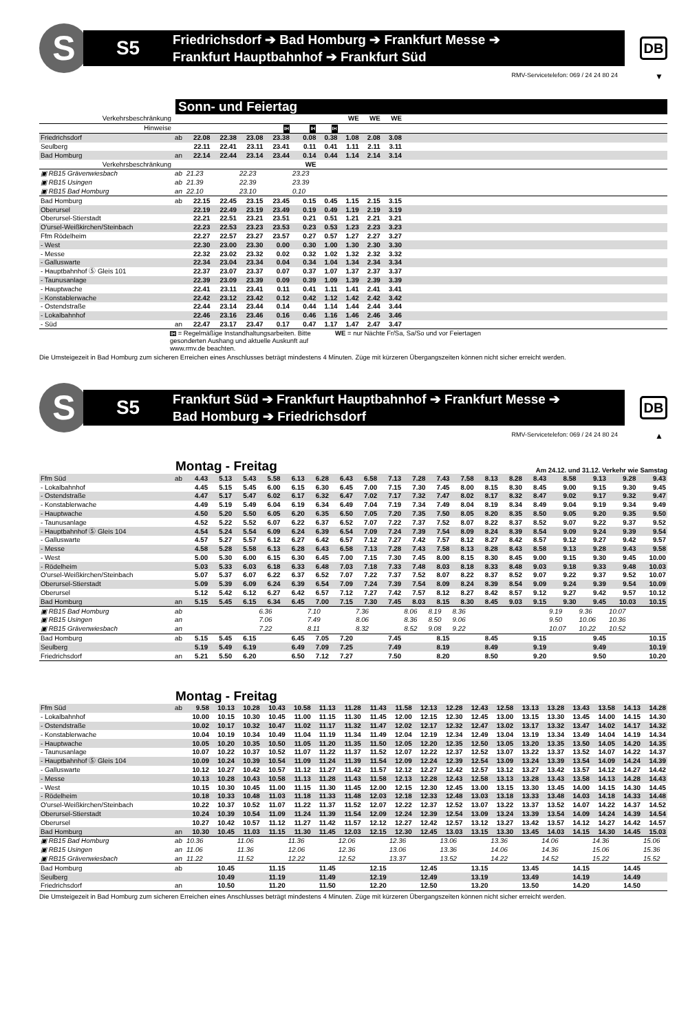S
S5
Friedrichsdorf ➔ Bad Homburg ➔ Frankfurt Messe ➔
Frankfurt Hauptbahnhof ➔ Frankfurt Süd
DB
RMV-Servicetelefon: 069 / 24 24 80 24 ▼
Sonn- und Feiertag
| Verkehrsbeschränkung | | | | | | | | WE | WE | WE | |
| Hinweise | | | | | IH | IH | IH | | | | |
| Friedrichsdorf | ab | 22.08 | 22.38 | 23.08 | 23.38 | 0.08 | 0.38 | 1.08 | 2.08 | 3.08 | |
| Seulberg | | 22.11 | 22.41 | 23.11 | 23.41 | 0.11 | 0.41 | 1.11 | 2.11 | 3.11 | |
| Bad Homburg | an | 22.14 | 22.44 | 23.14 | 23.44 | 0.14 | 0.44 | 1.14 | 2.14 | 3.14 | |
| Verkehrsbeschränkung | | | | | | WE | | | | | |
| ▣ RB15 Grävenwiesbach | ab | 21.23 | | 22.23 | | 23.23 | | | | | |
| ▣ RB15 Usingen | ab | 21.39 | | 22.39 | | 23.39 | | | | | |
| ▣ RB15 Bad Homburg | an | 22.10 | | 23.10 | | 0.10 | | | | | |
| Bad Homburg | ab | 22.15 | 22.45 | 23.15 | 23.45 | 0.15 | 0.45 | 1.15 | 2.15 | 3.15 | |
| Oberursel | | 22.19 | 22.49 | 23.19 | 23.49 | 0.19 | 0.49 | 1.19 | 2.19 | 3.19 | |
| Oberursel-Stierstadt | | 22.21 | 22.51 | 23.21 | 23.51 | 0.21 | 0.51 | 1.21 | 2.21 | 3.21 | |
| O'ursel-Weißkirchen/Steinbach | | 22.23 | 22.53 | 23.23 | 23.53 | 0.23 | 0.53 | 1.23 | 2.23 | 3.23 | |
| Ffm Rödelheim | | 22.27 | 22.57 | 23.27 | 23.57 | 0.27 | 0.57 | 1.27 | 2.27 | 3.27 | |
| - West | | 22.30 | 23.00 | 23.30 | 0.00 | 0.30 | 1.00 | 1.30 | 2.30 | 3.30 | |
| - Messe | | 22.32 | 23.02 | 23.32 | 0.02 | 0.32 | 1.02 | 1.32 | 2.32 | 3.32 | |
| - Galluswarte | | 22.34 | 23.04 | 23.34 | 0.04 | 0.34 | 1.04 | 1.34 | 2.34 | 3.34 | |
| - Hauptbahnhof Ⓢ Gleis 101 | | 22.37 | 23.07 | 23.37 | 0.07 | 0.37 | 1.07 | 1.37 | 2.37 | 3.37 | |
| - Taunusanlage | | 22.39 | 23.09 | 23.39 | 0.09 | 0.39 | 1.09 | 1.39 | 2.39 | 3.39 | |
| - Hauptwache | | 22.41 | 23.11 | 23.41 | 0.11 | 0.41 | 1.11 | 1.41 | 2.41 | 3.41 | |
| - Konstablerwache | | 22.42 | 23.12 | 23.42 | 0.12 | 0.42 | 1.12 | 1.42 | 2.42 | 3.42 | |
| - Ostendstraße | | 22.44 | 23.14 | 23.44 | 0.14 | 0.44 | 1.14 | 1.44 | 2.44 | 3.44 | |
| - Lokalbahnhof | | 22.46 | 23.16 | 23.46 | 0.16 | 0.46 | 1.16 | 1.46 | 2.46 | 3.46 | |
| - Süd | an | 22.47 | 23.17 | 23.47 | 0.17 | 0.47 | 1.17 | 1.47 | 2.47 | 3.47 | |
IH = Regelmäßige Instandhaltungsarbeiten. Bitte gesonderten Aushang und aktuelle Auskunft auf www.rmv.de beachten.
WE = nur Nächte Fr/Sa, Sa/So und vor Feiertagen
Die Umsteigezeit in Bad Homburg zum sicheren Erreichen eines Anschlusses beträgt mindestens 4 Minuten. Züge mit kürzeren Übergangszeiten können nicht sicher erreicht werden.
S
S5
Frankfurt Süd ➔ Frankfurt Hauptbahnhof ➔ Frankfurt Messe ➔
Bad Homburg ➔ Friedrichsdorf
DB
RMV-Servicetelefon: 069 / 24 24 80 24 ▲
Montag - Freitag Am 24.12. und 31.12. Verkehr wie Samstag
| Ffm Süd | ab | 4.43 | 5.13 | 5.43 | 5.58 | 6.13 | 6.28 | 6.43 | 6.58 | 7.13 | 7.28 | 7.43 | 7.58 | 8.13 | 8.28 | 8.43 | 8.58 | 9.13 | 9.28 | 9.43 |
| - Lokalbahnhof | | 4.45 | 5.15 | 5.45 | 6.00 | 6.15 | 6.30 | 6.45 | 7.00 | 7.15 | 7.30 | 7.45 | 8.00 | 8.15 | 8.30 | 8.45 | 9.00 | 9.15 | 9.30 | 9.45 |
| - Ostendstraße | | 4.47 | 5.17 | 5.47 | 6.02 | 6.17 | 6.32 | 6.47 | 7.02 | 7.17 | 7.32 | 7.47 | 8.02 | 8.17 | 8.32 | 8.47 | 9.02 | 9.17 | 9.32 | 9.47 |
| - Konstablerwache | | 4.49 | 5.19 | 5.49 | 6.04 | 6.19 | 6.34 | 6.49 | 7.04 | 7.19 | 7.34 | 7.49 | 8.04 | 8.19 | 8.34 | 8.49 | 9.04 | 9.19 | 9.34 | 9.49 |
| - Hauptwache | | 4.50 | 5.20 | 5.50 | 6.05 | 6.20 | 6.35 | 6.50 | 7.05 | 7.20 | 7.35 | 7.50 | 8.05 | 8.20 | 8.35 | 8.50 | 9.05 | 9.20 | 9.35 | 9.50 |
| - Taunusanlage | | 4.52 | 5.22 | 5.52 | 6.07 | 6.22 | 6.37 | 6.52 | 7.07 | 7.22 | 7.37 | 7.52 | 8.07 | 8.22 | 8.37 | 8.52 | 9.07 | 9.22 | 9.37 | 9.52 |
| - Hauptbahnhof Ⓢ Gleis 104 | | 4.54 | 5.24 | 5.54 | 6.09 | 6.24 | 6.39 | 6.54 | 7.09 | 7.24 | 7.39 | 7.54 | 8.09 | 8.24 | 8.39 | 8.54 | 9.09 | 9.24 | 9.39 | 9.54 |
| - Galluswarte | | 4.57 | 5.27 | 5.57 | 6.12 | 6.27 | 6.42 | 6.57 | 7.12 | 7.27 | 7.42 | 7.57 | 8.12 | 8.27 | 8.42 | 8.57 | 9.12 | 9.27 | 9.42 | 9.57 |
| - Messe | | 4.58 | 5.28 | 5.58 | 6.13 | 6.28 | 6.43 | 6.58 | 7.13 | 7.28 | 7.43 | 7.58 | 8.13 | 8.28 | 8.43 | 8.58 | 9.13 | 9.28 | 9.43 | 9.58 |
| - West | | 5.00 | 5.30 | 6.00 | 6.15 | 6.30 | 6.45 | 7.00 | 7.15 | 7.30 | 7.45 | 8.00 | 8.15 | 8.30 | 8.45 | 9.00 | 9.15 | 9.30 | 9.45 | 10.00 |
| - Rödelheim | | 5.03 | 5.33 | 6.03 | 6.18 | 6.33 | 6.48 | 7.03 | 7.18 | 7.33 | 7.48 | 8.03 | 8.18 | 8.33 | 8.48 | 9.03 | 9.18 | 9.33 | 9.48 | 10.03 |
| O'ursel-Weißkirchen/Steinbach | | 5.07 | 5.37 | 6.07 | 6.22 | 6.37 | 6.52 | 7.07 | 7.22 | 7.37 | 7.52 | 8.07 | 8.22 | 8.37 | 8.52 | 9.07 | 9.22 | 9.37 | 9.52 | 10.07 |
| Oberursel-Stierstadt | | 5.09 | 5.39 | 6.09 | 6.24 | 6.39 | 6.54 | 7.09 | 7.24 | 7.39 | 7.54 | 8.09 | 8.24 | 8.39 | 8.54 | 9.09 | 9.24 | 9.39 | 9.54 | 10.09 |
| Oberursel | | 5.12 | 5.42 | 6.12 | 6.27 | 6.42 | 6.57 | 7.12 | 7.27 | 7.42 | 7.57 | 8.12 | 8.27 | 8.42 | 8.57 | 9.12 | 9.27 | 9.42 | 9.57 | 10.12 |
| Bad Homburg | an | 5.15 | 5.45 | 6.15 | 6.34 | 6.45 | 7.00 | 7.15 | 7.30 | 7.45 | 8.03 | 8.15 | 8.30 | 8.45 | 9.03 | 9.15 | 9.30 | 9.45 | 10.03 | 10.15 |
| ▣ RB15 Bad Homburg | ab | | | | 6.36 | | 7.10 | | 7.36 | | 8.06 | 8.19 | 8.36 | | | | 9.19 | 9.36 | 10.07 | |
| ▣ RB15 Usingen | an | | | | 7.06 | | 7.49 | | 8.06 | | 8.36 | 8.50 | 9.06 | | | | 9.50 | 10.06 | 10.36 | |
| ▣ RB15 Grävenwiesbach | an | | | | 7.22 | | 8.11 | | 8.32 | | 8.52 | 9.08 | 9.22 | | | | 10.07 | 10.22 | 10.52 | |
| Bad Homburg | ab | 5.15 | 5.45 | 6.15 | | 6.45 | 7.05 | 7.20 | | 7.45 | | 8.15 | | 8.45 | | 9.15 | | 9.45 | | 10.15 |
| Seulberg | | 5.19 | 5.49 | 6.19 | | 6.49 | 7.09 | 7.25 | | 7.49 | | 8.19 | | 8.49 | | 9.19 | | 9.49 | | 10.19 |
| Friedrichsdorf | an | 5.21 | 5.50 | 6.20 | | 6.50 | 7.12 | 7.27 | | 7.50 | | 8.20 | | 8.50 | | 9.20 | | 9.50 | | 10.20 |
Montag - Freitag
| Ffm Süd | ab | 9.58 | 10.13 | 10.28 | 10.43 | 10.58 | 11.13 | 11.28 | 11.43 | 11.58 | 12.13 | 12.28 | 12.43 | 12.58 | 13.13 | 13.28 | 13.43 | 13.58 | 14.13 | 14.28 |
| - Lokalbahnhof | | 10.00 | 10.15 | 10.30 | 10.45 | 11.00 | 11.15 | 11.30 | 11.45 | 12.00 | 12.15 | 12.30 | 12.45 | 13.00 | 13.15 | 13.30 | 13.45 | 14.00 | 14.15 | 14.30 |
| - Ostendstraße | | 10.02 | 10.17 | 10.32 | 10.47 | 11.02 | 11.17 | 11.32 | 11.47 | 12.02 | 12.17 | 12.32 | 12.47 | 13.02 | 13.17 | 13.32 | 13.47 | 14.02 | 14.17 | 14.32 |
| - Konstablerwache | | 10.04 | 10.19 | 10.34 | 10.49 | 11.04 | 11.19 | 11.34 | 11.49 | 12.04 | 12.19 | 12.34 | 12.49 | 13.04 | 13.19 | 13.34 | 13.49 | 14.04 | 14.19 | 14.34 |
| - Hauptwache | | 10.05 | 10.20 | 10.35 | 10.50 | 11.05 | 11.20 | 11.35 | 11.50 | 12.05 | 12.20 | 12.35 | 12.50 | 13.05 | 13.20 | 13.35 | 13.50 | 14.05 | 14.20 | 14.35 |
| - Taunusanlage | | 10.07 | 10.22 | 10.37 | 10.52 | 11.07 | 11.22 | 11.37 | 11.52 | 12.07 | 12.22 | 12.37 | 12.52 | 13.07 | 13.22 | 13.37 | 13.52 | 14.07 | 14.22 | 14.37 |
| - Hauptbahnhof Ⓢ Gleis 104 | | 10.09 | 10.24 | 10.39 | 10.54 | 11.09 | 11.24 | 11.39 | 11.54 | 12.09 | 12.24 | 12.39 | 12.54 | 13.09 | 13.24 | 13.39 | 13.54 | 14.09 | 14.24 | 14.39 |
| - Galluswarte | | 10.12 | 10.27 | 10.42 | 10.57 | 11.12 | 11.27 | 11.42 | 11.57 | 12.12 | 12.27 | 12.42 | 12.57 | 13.12 | 13.27 | 13.42 | 13.57 | 14.12 | 14.27 | 14.42 |
| - Messe | | 10.13 | 10.28 | 10.43 | 10.58 | 11.13 | 11.28 | 11.43 | 11.58 | 12.13 | 12.28 | 12.43 | 12.58 | 13.13 | 13.28 | 13.43 | 13.58 | 14.13 | 14.28 | 14.43 |
| - West | | 10.15 | 10.30 | 10.45 | 11.00 | 11.15 | 11.30 | 11.45 | 12.00 | 12.15 | 12.30 | 12.45 | 13.00 | 13.15 | 13.30 | 13.45 | 14.00 | 14.15 | 14.30 | 14.45 |
| - Rödelheim | | 10.18 | 10.33 | 10.48 | 11.03 | 11.18 | 11.33 | 11.48 | 12.03 | 12.18 | 12.33 | 12.48 | 13.03 | 13.18 | 13.33 | 13.48 | 14.03 | 14.18 | 14.33 | 14.48 |
| O'ursel-Weißkirchen/Steinbach | | 10.22 | 10.37 | 10.52 | 11.07 | 11.22 | 11.37 | 11.52 | 12.07 | 12.22 | 12.37 | 12.52 | 13.07 | 13.22 | 13.37 | 13.52 | 14.07 | 14.22 | 14.37 | 14.52 |
| Oberursel-Stierstadt | | 10.24 | 10.39 | 10.54 | 11.09 | 11.24 | 11.39 | 11.54 | 12.09 | 12.24 | 12.39 | 12.54 | 13.09 | 13.24 | 13.39 | 13.54 | 14.09 | 14.24 | 14.39 | 14.54 |
| Oberursel | | 10.27 | 10.42 | 10.57 | 11.12 | 11.27 | 11.42 | 11.57 | 12.12 | 12.27 | 12.42 | 12.57 | 13.12 | 13.27 | 13.42 | 13.57 | 14.12 | 14.27 | 14.42 | 14.57 |
| Bad Homburg | an | 10.30 | 10.45 | 11.03 | 11.15 | 11.30 | 11.45 | 12.03 | 12.15 | 12.30 | 12.45 | 13.03 | 13.15 | 13.30 | 13.45 | 14.03 | 14.15 | 14.30 | 14.45 | 15.03 |
| ▣ RB15 Bad Homburg | ab | 10.36 | | 11.06 | | 11.36 | | 12.06 | | 12.36 | | 13.06 | | 13.36 | | 14.06 | | 14.36 | | 15.06 |
| ▣ RB15 Usingen | an | 11.06 | | 11.36 | | 12.06 | | 12.36 | | 13.06 | | 13.36 | | 14.06 | | 14.36 | | 15.06 | | 15.36 |
| ▣ RB15 Grävenwiesbach | an | 11.22 | | 11.52 | | 12.22 | | 12.52 | | 13.37 | | 13.52 | | 14.22 | | 14.52 | | 15.22 | | 15.52 |
| Bad Homburg | ab | | 10.45 | | 11.15 | | 11.45 | | 12.15 | | 12.45 | | 13.15 | | 13.45 | | 14.15 | | 14.45 | |
| Seulberg | | | 10.49 | | 11.19 | | 11.49 | | 12.19 | | 12.49 | | 13.19 | | 13.49 | | 14.19 | | 14.49 | |
| Friedrichsdorf | an | | 10.50 | | 11.20 | | 11.50 | | 12.20 | | 12.50 | | 13.20 | | 13.50 | | 14.20 | | 14.50 | |
Die Umsteigezeit in Bad Homburg zum sicheren Erreichen eines Anschlusses beträgt mindestens 4 Minuten. Züge mit kürzeren Übergangszeiten können nicht sicher erreicht werden.